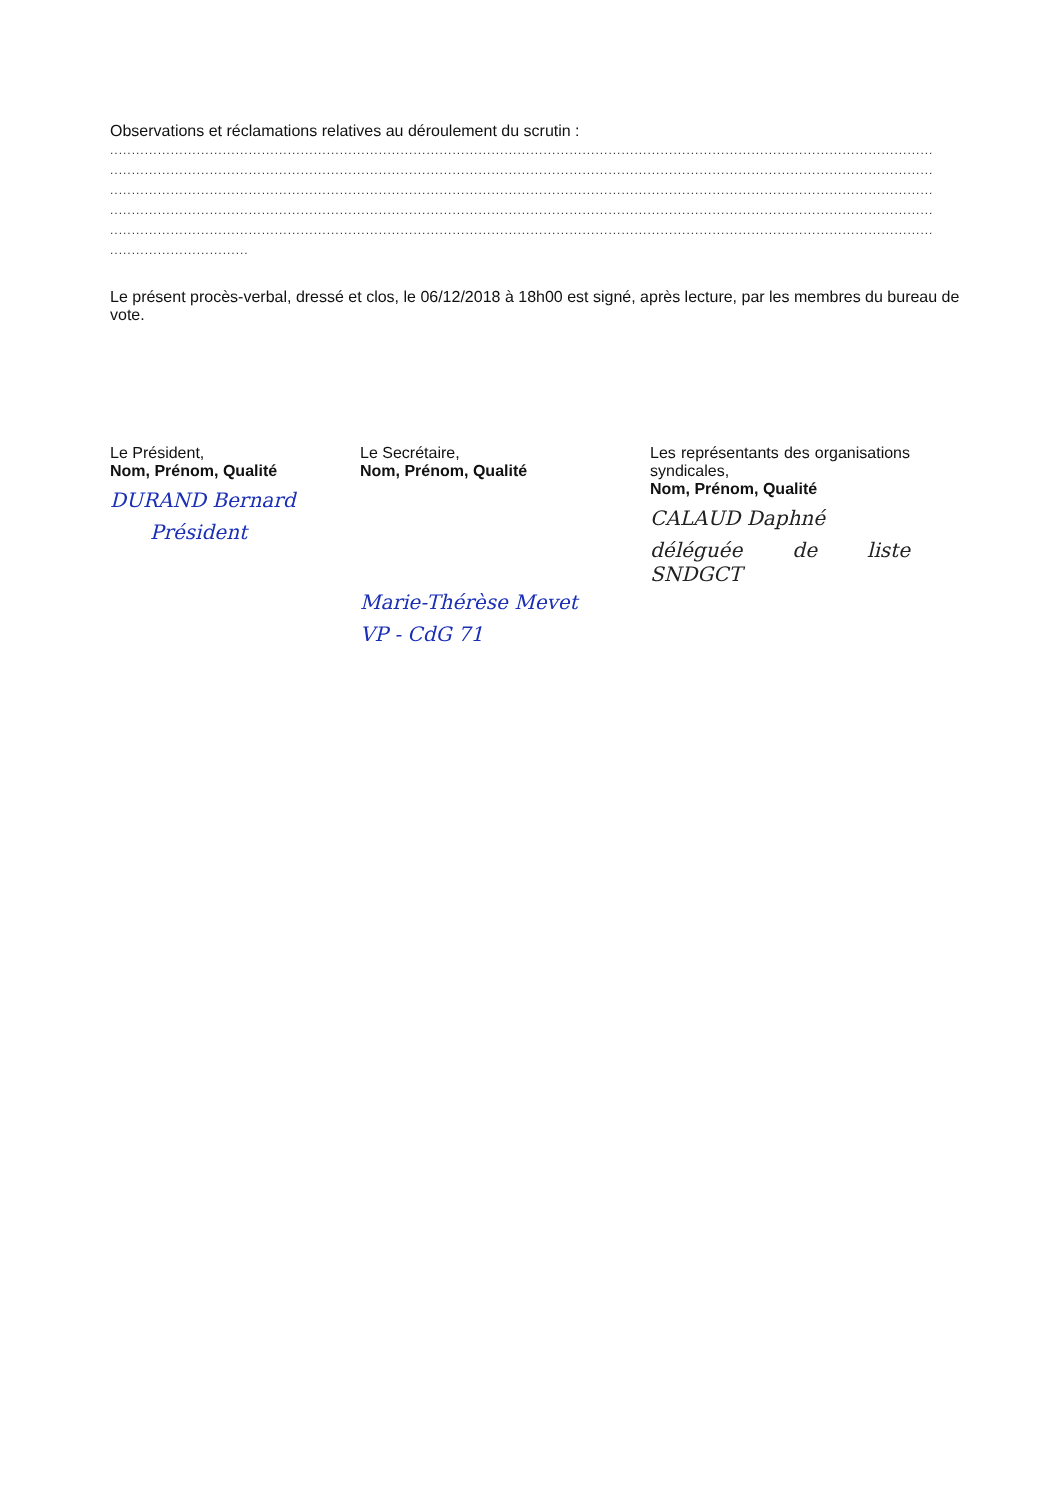Observations et réclamations relatives au déroulement du scrutin :
..............................................................................................................................................................................................
..............................................................................................................................................................................................
..............................................................................................................................................................................................
..............................................................................................................................................................................................
..............................................................................................................................................................................................
................................
Le présent procès-verbal, dressé et clos, le 06/12/2018 à 18h00 est signé, après lecture, par les membres du bureau de vote.
Le Président,
Nom, Prénom, Qualité
DURAND Bernard
Président
Le Secrétaire,
Nom, Prénom, Qualité
Marie-Thérèse Mevet
VP - CdG 71
Les représentants des organisations syndicales,
Nom, Prénom, Qualité
CALAUD Daphné
déléguée de liste SNDGCT